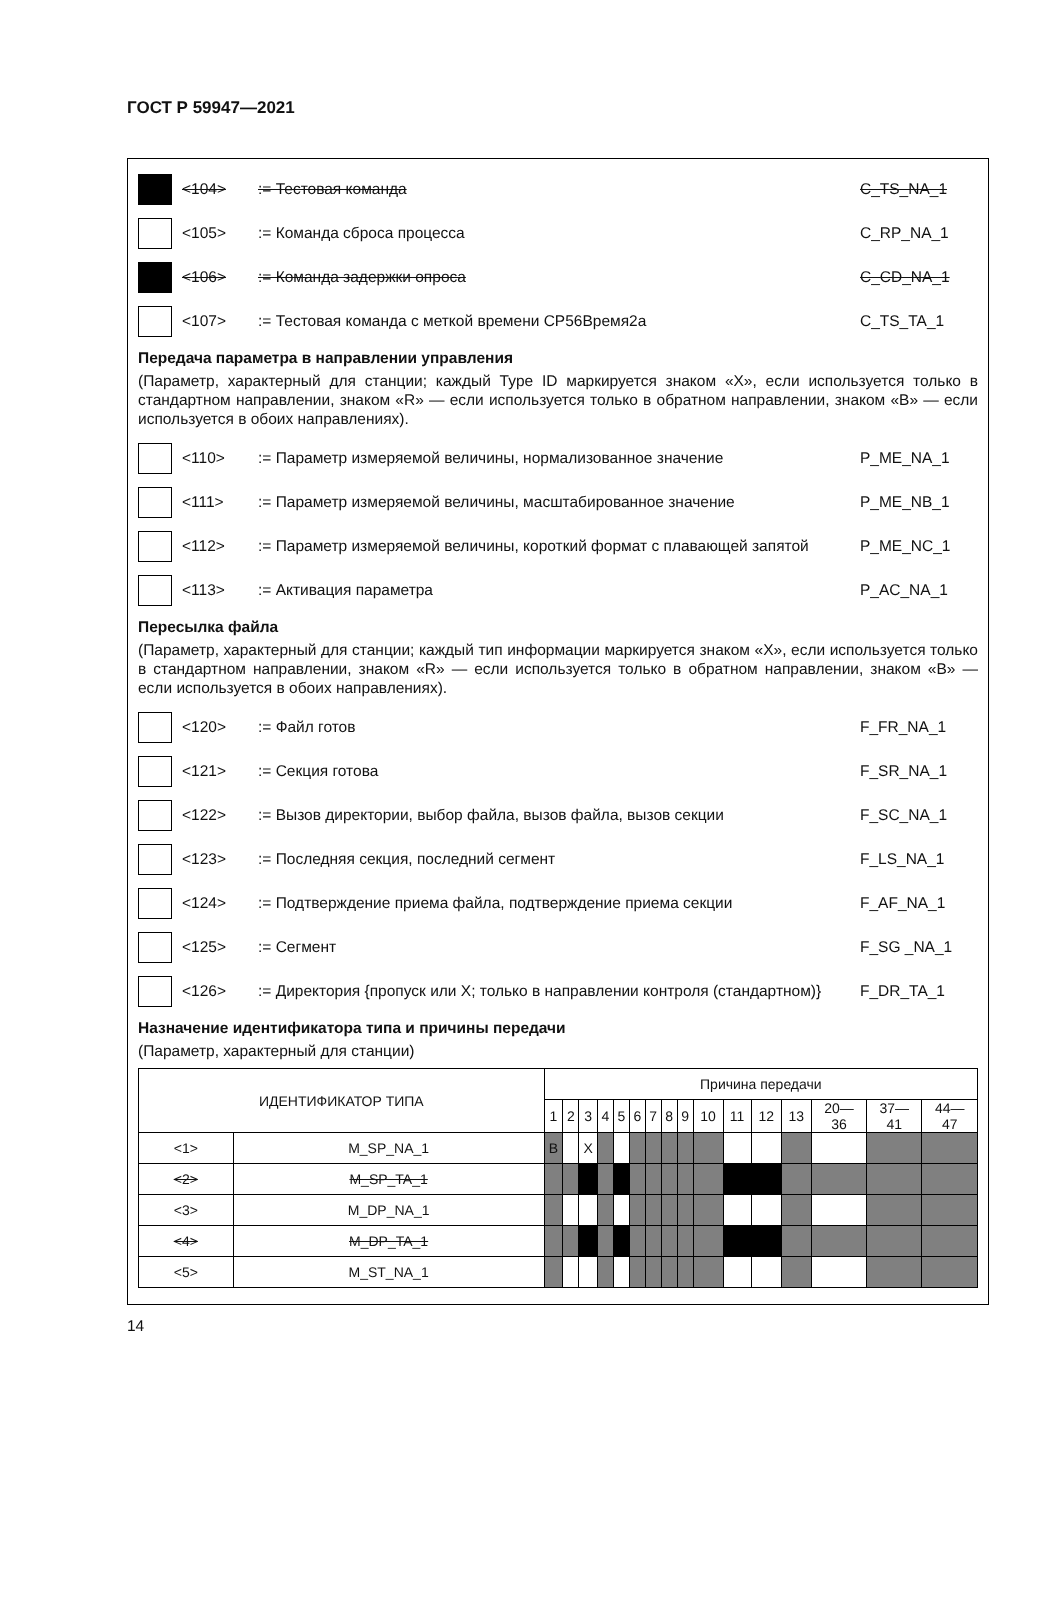ГОСТ Р 59947—2021
<104> := Тестовая команда C_TS_NA_1
<105> := Команда сброса процесса C_RP_NA_1
<106> := Команда задержки опроса C_CD_NA_1
<107>
:= Тестовая команда с меткой времени CP56Время2a
C_TS_TA_1
Передача параметра в направлении управления
(Параметр, характерный для станции; каждый Type ID маркируется знаком «X», если используется только в стандартном направлении, знаком «R» — если используется только в обратном направлении, знаком «B» — если используется в обоих направлениях).
<110>
:= Параметр измеряемой величины, нормализованное значение
P_ME_NA_1
<111>
:= Параметр измеряемой величины, масштабированное значение
P_ME_NB_1
<112>
:= Параметр измеряемой величины, короткий формат с плавающей запятой
P_ME_NC_1
<113> := Активация параметра P_AC_NA_1
Пересылка файла
(Параметр, характерный для станции; каждый тип информации маркируется знаком «X», если используется только в стандартном направлении, знаком «R» — если используется только в обратном направлении, знаком «B» — если используется в обоих направлениях).
<120> := Файл готов F_FR_NA_1
<121> := Секция готова F_SR_NA_1
<122>
:= Вызов директории, выбор файла, вызов файла, вызов секции
F_SC_NA_1
<123>
:= Последняя секция, последний сегмент
F_LS_NA_1
<124>
:= Подтверждение приема файла, подтверждение приема секции
F_AF_NA_1
<125> := Сегмент F_SG _NA_1
<126>
:= Директория {пропуск или X; только в направлении контроля (стандартном)}
F_DR_TA_1
Назначение идентификатора типа и причины передачи
(Параметр, характерный для станции)
| ИДЕНТИФИКАТОР ТИПА | | Причина передачи | | | | | | | | | | | | | | | |
| --- | --- | --- | --- | --- | --- | --- | --- | --- | --- | --- | --- | --- | --- | --- | --- | --- | --- |
| | | 1 | 2 | 3 | 4 | 5 | 6 | 7 | 8 | 9 | 10 | 11 | 12 | 13 | 20— 36 | 37— 41 | 44— 47 |
| <1> | M_SP_NA_1 | B | | X | | | | | | | | | | | | | |
| <2> | M_SP_TA_1 | | | | | | | | | | | | | | | | |
| <3> | M_DP_NA_1 | | | | | | | | | | | | | | | | |
| <4> | M_DP_TA_1 | | | | | | | | | | | | | | | | |
| <5> | M_ST_NA_1 | | | | | | | | | | | | | | | | |
14